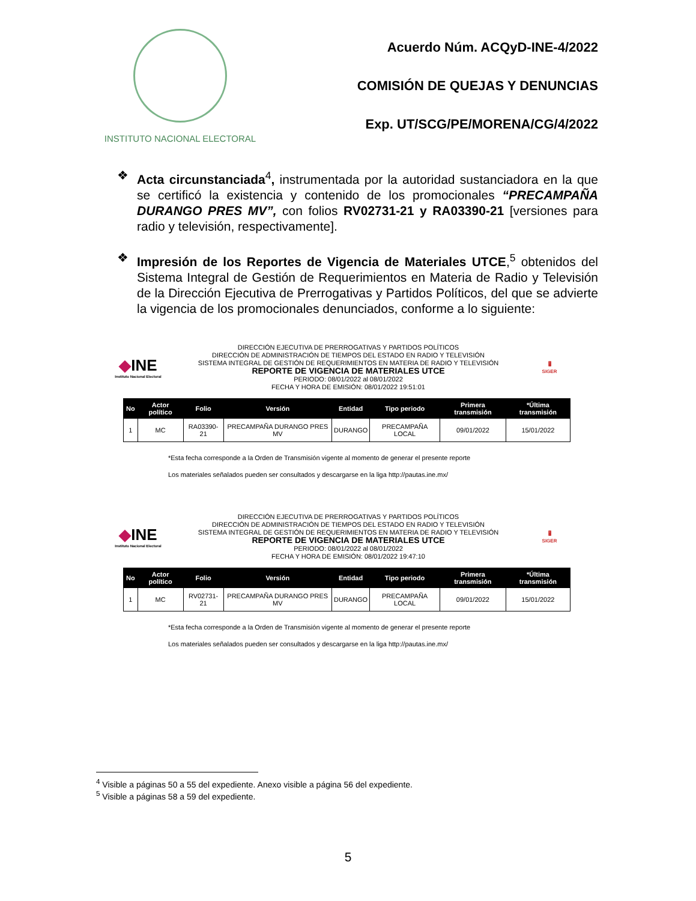INSTITUTO NACIONAL ELECTORAL
Acuerdo Núm. ACQyD-INE-4/2022
COMISIÓN DE QUEJAS Y DENUNCIAS
Exp. UT/SCG/PE/MORENA/CG/4/2022
❖ Acta circunstanciada<sup>4</sup>, instrumentada por la autoridad sustanciadora en la que se certificó la existencia y contenido de los promocionales “PRECAMPAÑA DURANGO PRES MV”, con folios RV02731-21 y RA03390-21 [versiones para radio y televisión, respectivamente].
❖ Impresión de los Reportes de Vigencia de Materiales UTCE,<sup>5</sup> obtenidos del Sistema Integral de Gestión de Requerimientos en Materia de Radio y Televisión de la Dirección Ejecutiva de Prerrogativas y Partidos Políticos, del que se advierte la vigencia de los promocionales denunciados, conforme a lo siguiente:
◆INE
Instituto Nacional Electoral
DIRECCIÓN EJECUTIVA DE PRERROGATIVAS Y PARTIDOS POLÍTICOS
DIRECCIÓN DE ADMINISTRACIÓN DE TIEMPOS DEL ESTADO EN RADIO Y TELEVISIÓN
SISTEMA INTEGRAL DE GESTIÓN DE REQUERIMIENTOS EN MATERIA DE RADIO Y TELEVISIÓN
REPORTE DE VIGENCIA DE MATERIALES UTCE
PERIODO: 08/01/2022 al 08/01/2022
FECHA Y HORA DE EMISIÓN: 08/01/2022 19:51:01
🖥
SIGER
| No | Actor político | Folio | Versión | Entidad | Tipo periodo | Primera transmisión | *Última transmisión |
| --- | --- | --- | --- | --- | --- | --- | --- |
| 1 | MC | RA03390-21 | PRECAMPAÑA DURANGO PRES MV | DURANGO | PRECAMPAÑA LOCAL | 09/01/2022 | 15/01/2022 |
*Esta fecha corresponde a la Orden de Transmisión vigente al momento de generar el presente reporte
Los materiales señalados pueden ser consultados y descargarse en la liga http://pautas.ine.mx/
◆INE
Instituto Nacional Electoral
DIRECCIÓN EJECUTIVA DE PRERROGATIVAS Y PARTIDOS POLÍTICOS
DIRECCIÓN DE ADMINISTRACIÓN DE TIEMPOS DEL ESTADO EN RADIO Y TELEVISIÓN
SISTEMA INTEGRAL DE GESTIÓN DE REQUERIMIENTOS EN MATERIA DE RADIO Y TELEVISIÓN
REPORTE DE VIGENCIA DE MATERIALES UTCE
PERIODO: 08/01/2022 al 08/01/2022
FECHA Y HORA DE EMISIÓN: 08/01/2022 19:47:10
🖥
SIGER
| No | Actor político | Folio | Versión | Entidad | Tipo periodo | Primera transmisión | *Última transmisión |
| --- | --- | --- | --- | --- | --- | --- | --- |
| 1 | MC | RV02731-21 | PRECAMPAÑA DURANGO PRES MV | DURANGO | PRECAMPAÑA LOCAL | 09/01/2022 | 15/01/2022 |
*Esta fecha corresponde a la Orden de Transmisión vigente al momento de generar el presente reporte
Los materiales señalados pueden ser consultados y descargarse en la liga http://pautas.ine.mx/
<sup>4</sup> Visible a páginas 50 a 55 del expediente. Anexo visible a página 56 del expediente.
<sup>5</sup> Visible a páginas 58 a 59 del expediente.
5